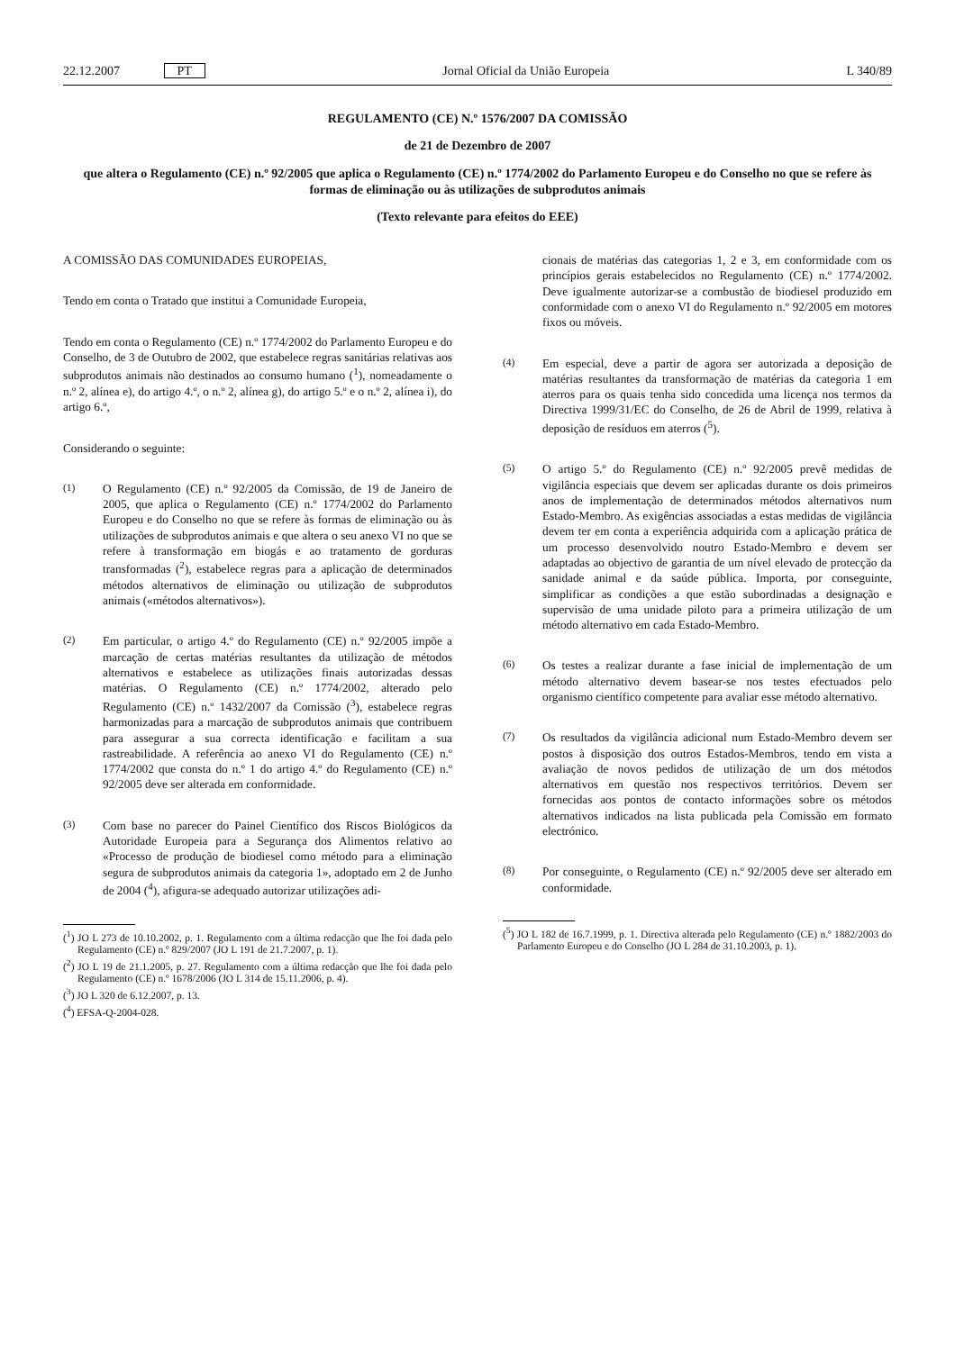22.12.2007 PT Jornal Oficial da União Europeia L 340/89
REGULAMENTO (CE) N.º 1576/2007 DA COMISSÃO
de 21 de Dezembro de 2007
que altera o Regulamento (CE) n.º 92/2005 que aplica o Regulamento (CE) n.º 1774/2002 do Parlamento Europeu e do Conselho no que se refere às formas de eliminação ou às utilizações de subprodutos animais
(Texto relevante para efeitos do EEE)
A COMISSÃO DAS COMUNIDADES EUROPEIAS,
Tendo em conta o Tratado que institui a Comunidade Europeia,
Tendo em conta o Regulamento (CE) n.º 1774/2002 do Parlamento Europeu e do Conselho, de 3 de Outubro de 2002, que estabelece regras sanitárias relativas aos subprodutos animais não destinados ao consumo humano (<sup>1</sup>), nomeadamente o n.º 2, alínea e), do artigo 4.º, o n.º 2, alínea g), do artigo 5.º e o n.º 2, alínea i), do artigo 6.º,
Considerando o seguinte:
(1) O Regulamento (CE) n.º 92/2005 da Comissão, de 19 de Janeiro de 2005, que aplica o Regulamento (CE) n.º 1774/2002 do Parlamento Europeu e do Conselho no que se refere às formas de eliminação ou às utilizações de subprodutos animais e que altera o seu anexo VI no que se refere à transformação em biogás e ao tratamento de gorduras transformadas (<sup>2</sup>), estabelece regras para a aplicação de determinados métodos alternativos de eliminação ou utilização de subprodutos animais («métodos alternativos»).
(2) Em particular, o artigo 4.º do Regulamento (CE) n.º 92/2005 impõe a marcação de certas matérias resultantes da utilização de métodos alternativos e estabelece as utilizações finais autorizadas dessas matérias. O Regulamento (CE) n.º 1774/2002, alterado pelo Regulamento (CE) n.º 1432/2007 da Comissão (<sup>3</sup>), estabelece regras harmonizadas para a marcação de subprodutos animais que contribuem para assegurar a sua correcta identificação e facilitam a sua rastreabilidade. A referência ao anexo VI do Regulamento (CE) n.º 1774/2002 que consta do n.º 1 do artigo 4.º do Regulamento (CE) n.º 92/2005 deve ser alterada em conformidade.
(3) Com base no parecer do Painel Científico dos Riscos Biológicos da Autoridade Europeia para a Segurança dos Alimentos relativo ao «Processo de produção de biodiesel como método para a eliminação segura de subprodutos animais da categoria 1», adoptado em 2 de Junho de 2004 (<sup>4</sup>), afigura-se adequado autorizar utilizações adi-
(<sup>1</sup>) JO L 273 de 10.10.2002, p. 1. Regulamento com a última redacção que lhe foi dada pelo Regulamento (CE) n.º 829/2007 (JO L 191 de 21.7.2007, p. 1).
(<sup>2</sup>) JO L 19 de 21.1.2005, p. 27. Regulamento com a última redacção que lhe foi dada pelo Regulamento (CE) n.º 1678/2006 (JO L 314 de 15.11.2006, p. 4).
(<sup>3</sup>) JO L 320 de 6.12.2007, p. 13.
(<sup>4</sup>) EFSA-Q-2004-028.
cionais de matérias das categorias 1, 2 e 3, em conformidade com os princípios gerais estabelecidos no Regulamento (CE) n.º 1774/2002. Deve igualmente autorizar-se a combustão de biodiesel produzido em conformidade com o anexo VI do Regulamento n.º 92/2005 em motores fixos ou móveis.
(4) Em especial, deve a partir de agora ser autorizada a deposição de matérias resultantes da transformação de matérias da categoria 1 em aterros para os quais tenha sido concedida uma licença nos termos da Directiva 1999/31/EC do Conselho, de 26 de Abril de 1999, relativa à deposição de resíduos em aterros (<sup>5</sup>).
(5) O artigo 5.º do Regulamento (CE) n.º 92/2005 prevê medidas de vigilância especiais que devem ser aplicadas durante os dois primeiros anos de implementação de determinados métodos alternativos num Estado-Membro. As exigências associadas a estas medidas de vigilância devem ter em conta a experiência adquirida com a aplicação prática de um processo desenvolvido noutro Estado-Membro e devem ser adaptadas ao objectivo de garantia de um nível elevado de protecção da sanidade animal e da saúde pública. Importa, por conseguinte, simplificar as condições a que estão subordinadas a designação e supervisão de uma unidade piloto para a primeira utilização de um método alternativo em cada Estado-Membro.
(6) Os testes a realizar durante a fase inicial de implementação de um método alternativo devem basear-se nos testes efectuados pelo organismo científico competente para avaliar esse método alternativo.
(7) Os resultados da vigilância adicional num Estado-Membro devem ser postos à disposição dos outros Estados-Membros, tendo em vista a avaliação de novos pedidos de utilização de um dos métodos alternativos em questão nos respectivos territórios. Devem ser fornecidas aos pontos de contacto informações sobre os métodos alternativos indicados na lista publicada pela Comissão em formato electrónico.
(8) Por conseguinte, o Regulamento (CE) n.º 92/2005 deve ser alterado em conformidade.
(<sup>5</sup>) JO L 182 de 16.7.1999, p. 1. Directiva alterada pelo Regulamento (CE) n.º 1882/2003 do Parlamento Europeu e do Conselho (JO L 284 de 31.10.2003, p. 1).